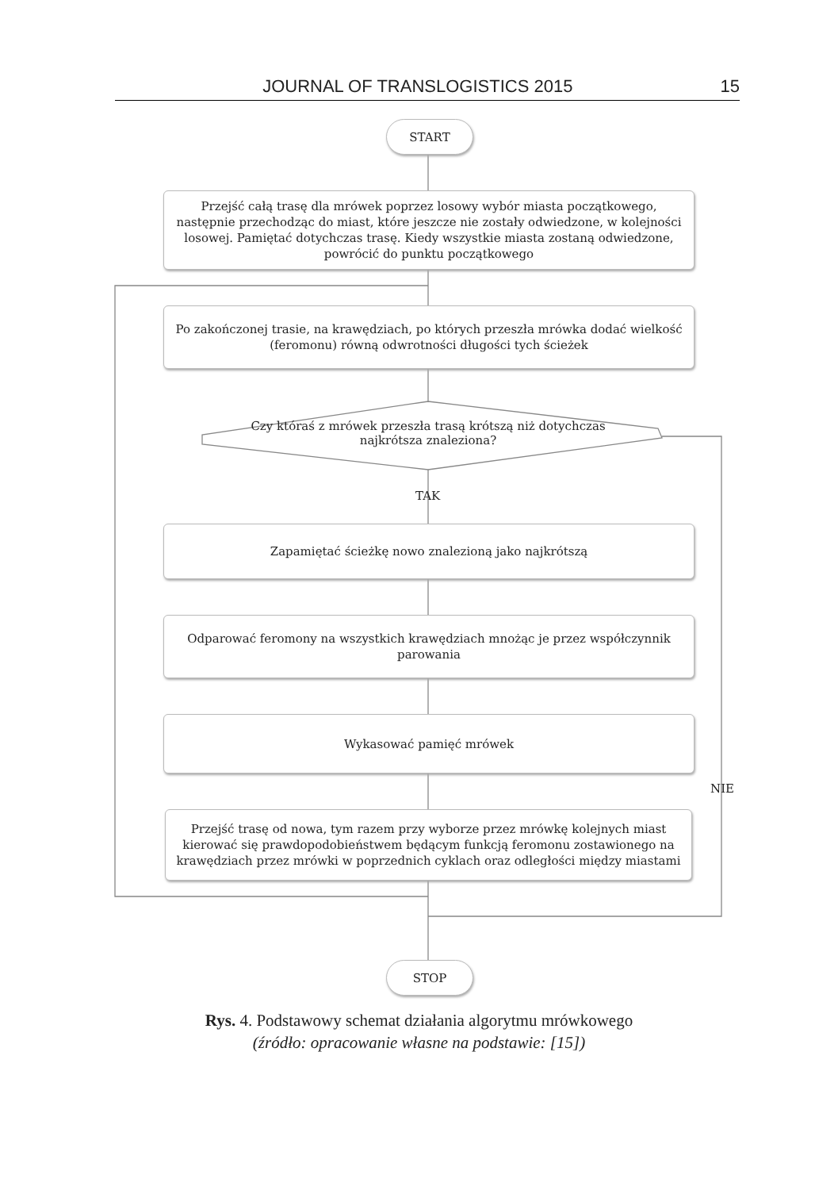JOURNAL OF TRANSLOGISTICS 2015 15
START
Przejść całą trasę dla mrówek poprzez losowy wybór miasta początkowego, następnie przechodząc do miast, które jeszcze nie zostały odwiedzone, w kolejności losowej. Pamiętać dotychczas trasę. Kiedy wszystkie miasta zostaną odwiedzone, powrócić do punktu początkowego
Po zakończonej trasie, na krawędziach, po których przeszła mrówka dodać wielkość (feromonu) równą odwrotności długości tych ścieżek
Czy któraś z mrówek przeszła trasą krótszą niż dotychczas najkrótsza znaleziona?
TAK
Zapamiętać ścieżkę nowo znalezioną jako najkrótszą
Odparować feromony na wszystkich krawędziach mnożąc je przez współczynnik parowania
Wykasować pamięć mrówek
NIE
Przejść trasę od nowa, tym razem przy wyborze przez mrówkę kolejnych miast kierować się prawdopodobieństwem będącym funkcją feromonu zostawionego na krawędziach przez mrówki w poprzednich cyklach oraz odległości między miastami
STOP
Rys. 4. Podstawowy schemat działania algorytmu mrówkowego
(źródło: opracowanie własne na podstawie: [15])